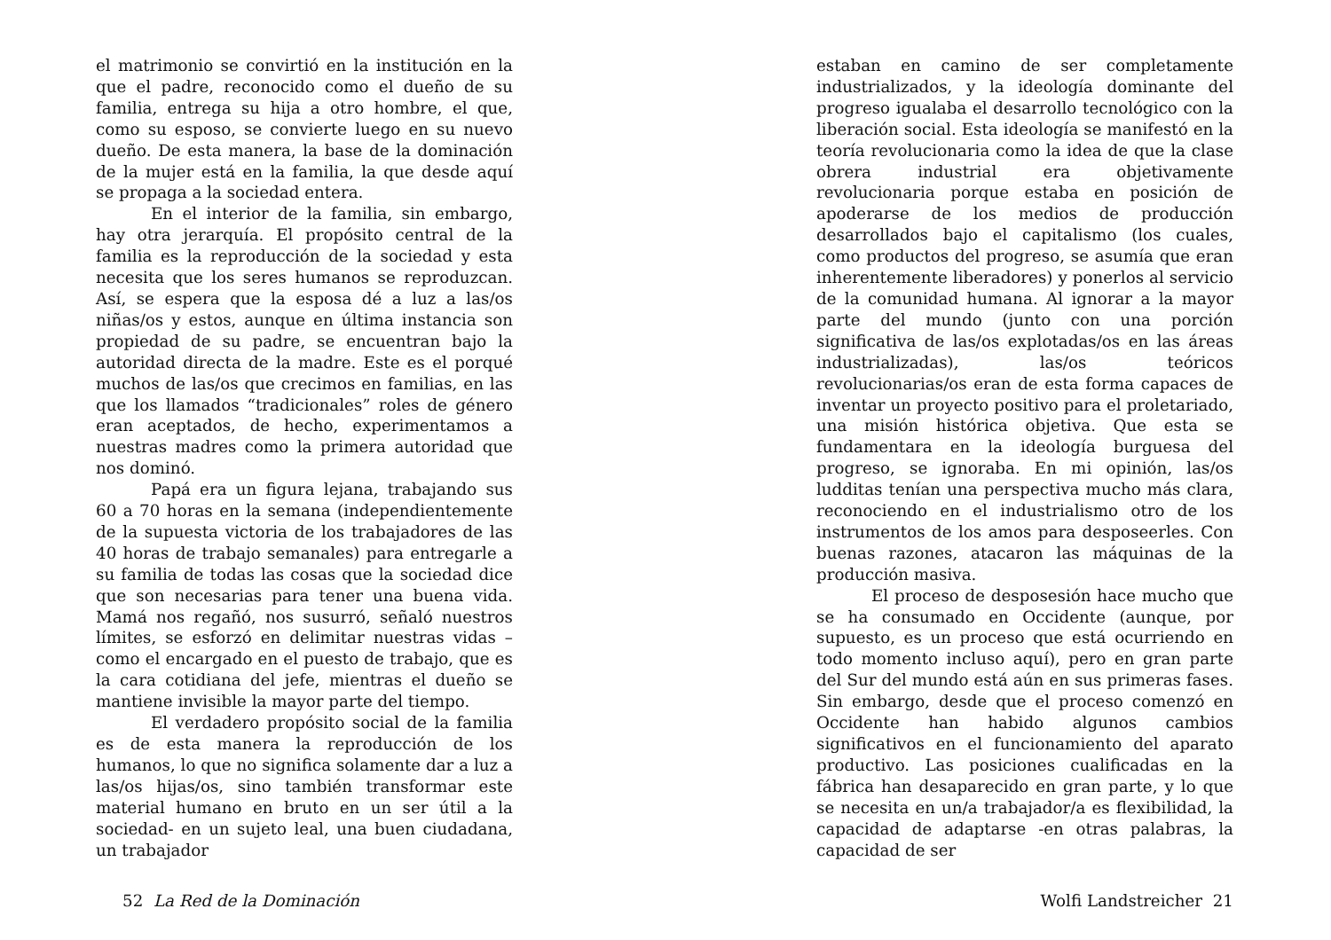el matrimonio se convirtió en la institución en la que el padre, reconocido como el dueño de su familia, entrega su hija a otro hombre, el que, como su esposo, se convierte luego en su nuevo dueño. De esta manera, la base de la dominación de la mujer está en la familia, la que desde aquí se propaga a la sociedad entera.
En el interior de la familia, sin embargo, hay otra jerarquía. El propósito central de la familia es la reproducción de la sociedad y esta necesita que los seres humanos se reproduzcan. Así, se espera que la esposa dé a luz a las/os niñas/os y estos, aunque en última instancia son propiedad de su padre, se encuentran bajo la autoridad directa de la madre. Este es el porqué muchos de las/os que crecimos en familias, en las que los llamados “tradicionales” roles de género eran aceptados, de hecho, experimentamos a nuestras madres como la primera autoridad que nos dominó.
Papá era un figura lejana, trabajando sus 60 a 70 horas en la semana (independientemente de la supuesta victoria de los trabajadores de las 40 horas de trabajo semanales) para entregarle a su familia de todas las cosas que la sociedad dice que son necesarias para tener una buena vida. Mamá nos regañó, nos susurró, señaló nuestros límites, se esforzó en delimitar nuestras vidas – como el encargado en el puesto de trabajo, que es la cara cotidiana del jefe, mientras el dueño se mantiene invisible la mayor parte del tiempo.
El verdadero propósito social de la familia es de esta manera la reproducción de los humanos, lo que no significa solamente dar a luz a las/os hijas/os, sino también transformar este material humano en bruto en un ser útil a la sociedad- en un sujeto leal, una buen ciudadana, un trabajador
52 La Red de la Dominación
estaban en camino de ser completamente industrializados, y la ideología dominante del progreso igualaba el desarrollo tecnológico con la liberación social. Esta ideología se manifestó en la teoría revolucionaria como la idea de que la clase obrera industrial era objetivamente revolucionaria porque estaba en posición de apoderarse de los medios de producción desarrollados bajo el capitalismo (los cuales, como productos del progreso, se asumía que eran inherentemente liberadores) y ponerlos al servicio de la comunidad humana. Al ignorar a la mayor parte del mundo (junto con una porción significativa de las/os explotadas/os en las áreas industrializadas), las/os teóricos revolucionarias/os eran de esta forma capaces de inventar un proyecto positivo para el proletariado, una misión histórica objetiva. Que esta se fundamentara en la ideología burguesa del progreso, se ignoraba. En mi opinión, las/os ludditas tenían una perspectiva mucho más clara, reconociendo en el industrialismo otro de los instrumentos de los amos para desposeerles. Con buenas razones, atacaron las máquinas de la producción masiva.
El proceso de desposesión hace mucho que se ha consumado en Occidente (aunque, por supuesto, es un proceso que está ocurriendo en todo momento incluso aquí), pero en gran parte del Sur del mundo está aún en sus primeras fases. Sin embargo, desde que el proceso comenzó en Occidente han habido algunos cambios significativos en el funcionamiento del aparato productivo. Las posiciones cualificadas en la fábrica han desaparecido en gran parte, y lo que se necesita en un/a trabajador/a es flexibilidad, la capacidad de adaptarse -en otras palabras, la capacidad de ser
Wolfi Landstreicher 21